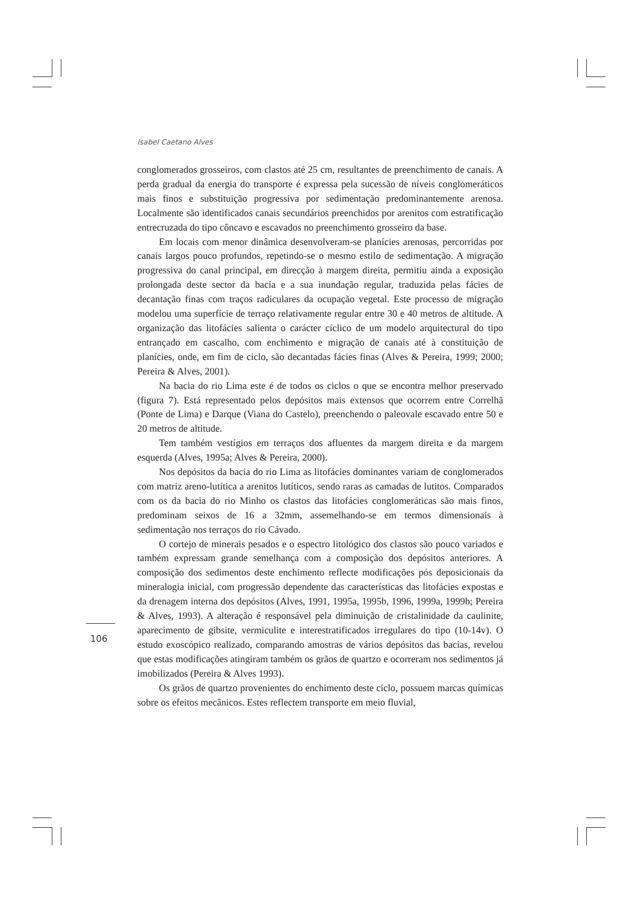Isabel Caetano Alves
conglomerados grosseiros, com clastos até 25 cm, resultantes de preenchimento de canais. A perda gradual da energia do transporte é expressa pela sucessão de níveis conglomeráticos mais finos e substituição progressiva por sedimentação predominantemente arenosa. Localmente são identificados canais secundários preenchidos por arenitos com estratificação entrecruzada do tipo côncavo e escavados no preenchimento grosseiro da base.
Em locais com menor dinâmica desenvolveram-se planícies arenosas, percorridas por canais largos pouco profundos, repetindo-se o mesmo estilo de sedimentação. A migração progressiva do canal principal, em direcção à margem direita, permitiu ainda a exposição prolongada deste sector da bacia e a sua inundação regular, traduzida pelas fácies de decantação finas com traços radiculares da ocupação vegetal. Este processo de migração modelou uma superfície de terraço relativamente regular entre 30 e 40 metros de altitude. A organização das litofácies salienta o carácter cíclico de um modelo arquitectural do tipo entrançado em cascalho, com enchimento e migração de canais até à constituição de planícies, onde, em fim de ciclo, são decantadas fácies finas (Alves & Pereira, 1999; 2000; Pereira & Alves, 2001).
Na bacia do rio Lima este é de todos os ciclos o que se encontra melhor preservado (figura 7). Está representado pelos depósitos mais extensos que ocorrem entre Correlhã (Ponte de Lima) e Darque (Viana do Castelo), preenchendo o paleovale escavado entre 50 e 20 metros de altitude.
Tem também vestígios em terraços dos afluentes da margem direita e da margem esquerda (Alves, 1995a; Alves & Pereira, 2000).
Nos depósitos da bacia do rio Lima as litofácies dominantes variam de conglomerados com matriz areno-lutítica a arenitos lutíticos, sendo raras as camadas de lutitos. Comparados com os da bacia do rio Minho os clastos das litofácies conglomeráticas são mais finos, predominam seixos de 16 a 32mm, assemelhando-se em termos dimensionais à sedimentação nos terraços do rio Cávado.
O cortejo de minerais pesados e o espectro litológico dos clastos são pouco variados e também expressam grande semelhança com a composição dos depósitos anteriores. A composição dos sedimentos deste enchimento reflecte modificações pós deposicionais da mineralogia inicial, com progressão dependente das características das litofácies expostas e da drenagem interna dos depósitos (Alves, 1991, 1995a, 1995b, 1996, 1999a, 1999b; Pereira & Alves, 1993). A alteração é responsável pela diminuição de cristalinidade da caulinite, aparecimento de gibsite, vermiculite e interestratificados irregulares do tipo (10-14v). O estudo exoscópico realizado, comparando amostras de vários depósitos das bacias, revelou que estas modificações atingiram também os grãos de quartzo e ocorreram nos sedimentos já imobilizados (Pereira & Alves 1993).
Os grãos de quartzo provenientes do enchimento deste ciclo, possuem marcas químicas sobre os efeitos mecânicos. Estes reflectem transporte em meio fluvial,
106